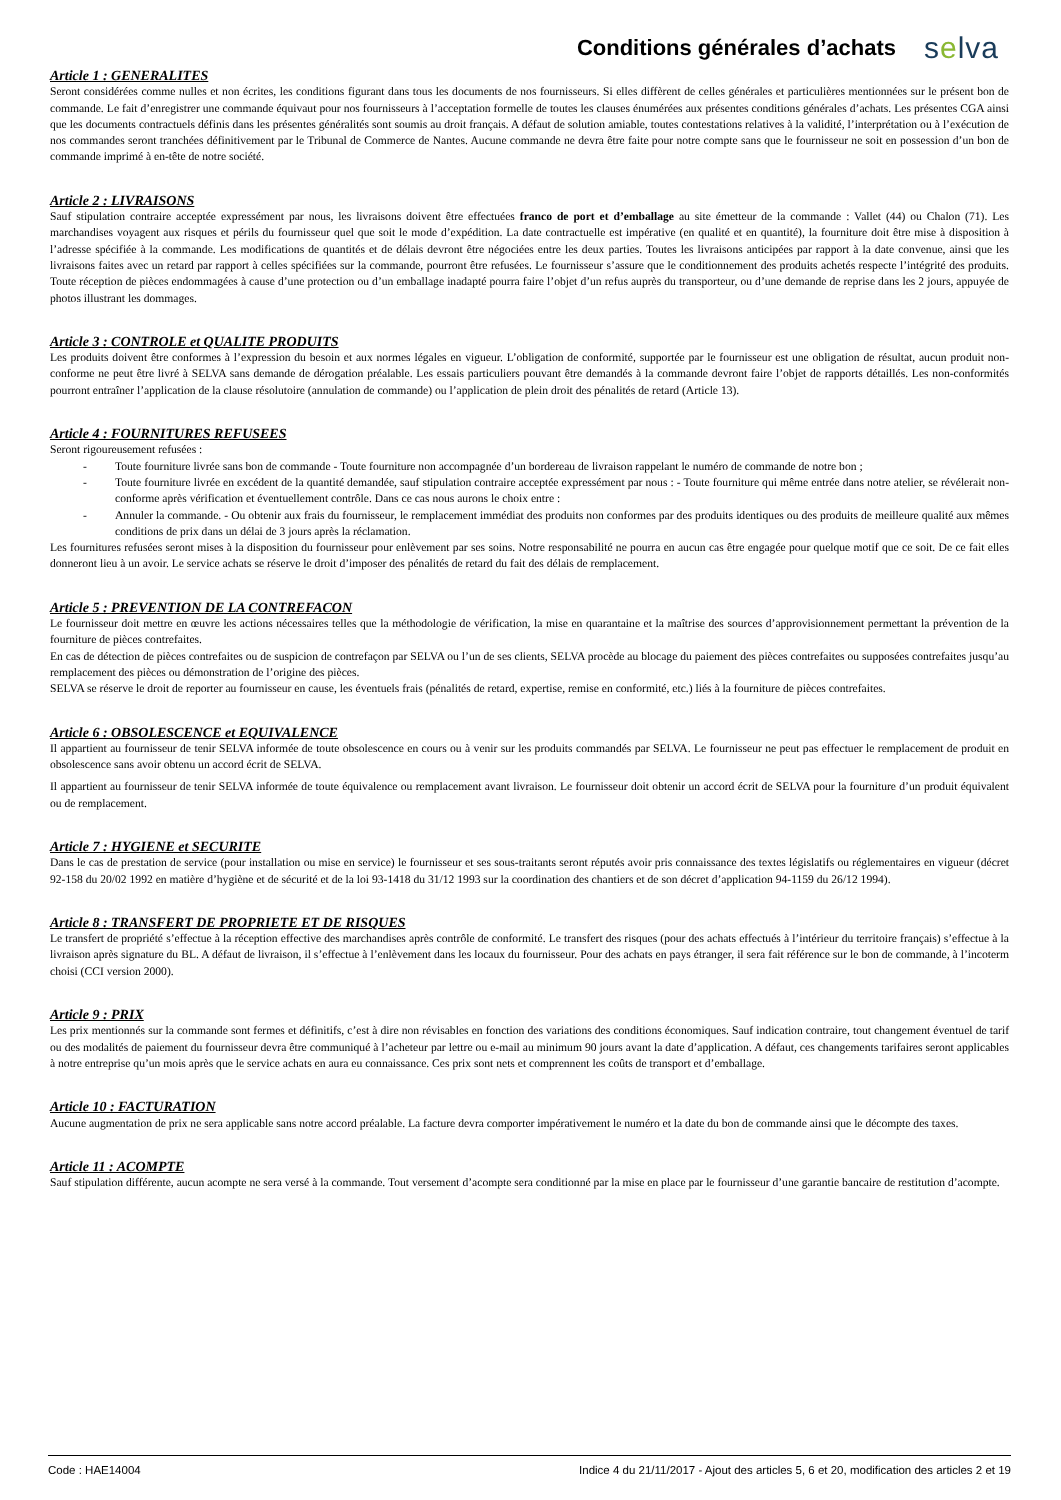Conditions générales d’achats
selva
Article 1 : GENERALITES
Seront considérées comme nulles et non écrites, les conditions figurant dans tous les documents de nos fournisseurs. Si elles diffèrent de celles générales et particulières mentionnées sur le présent bon de commande. Le fait d’enregistrer une commande équivaut pour nos fournisseurs à l’acceptation formelle de toutes les clauses énumérées aux présentes conditions générales d’achats. Les présentes CGA ainsi que les documents contractuels définis dans les présentes généralités sont soumis au droit français. A défaut de solution amiable, toutes contestations relatives à la validité, l’interprétation ou à l’exécution de nos commandes seront tranchées définitivement par le Tribunal de Commerce de Nantes. Aucune commande ne devra être faite pour notre compte sans que le fournisseur ne soit en possession d’un bon de commande imprimé à en-tête de notre société.
Article 2 : LIVRAISONS
Sauf stipulation contraire acceptée expressément par nous, les livraisons doivent être effectuées franco de port et d’emballage au site émetteur de la commande : Vallet (44) ou Chalon (71). Les marchandises voyagent aux risques et périls du fournisseur quel que soit le mode d’expédition. La date contractuelle est impérative (en qualité et en quantité), la fourniture doit être mise à disposition à l’adresse spécifiée à la commande. Les modifications de quantités et de délais devront être négociées entre les deux parties. Toutes les livraisons anticipées par rapport à la date convenue, ainsi que les livraisons faites avec un retard par rapport à celles spécifiées sur la commande, pourront être refusées. Le fournisseur s’assure que le conditionnement des produits achetés respecte l’intégrité des produits. Toute réception de pièces endommagées à cause d’une protection ou d’un emballage inadapté pourra faire l’objet d’un refus auprès du transporteur, ou d’une demande de reprise dans les 2 jours, appuyée de photos illustrant les dommages.
Article 3 : CONTROLE et QUALITE PRODUITS
Les produits doivent être conformes à l’expression du besoin et aux normes légales en vigueur. L’obligation de conformité, supportée par le fournisseur est une obligation de résultat, aucun produit non-conforme ne peut être livré à SELVA sans demande de dérogation préalable. Les essais particuliers pouvant être demandés à la commande devront faire l’objet de rapports détaillés. Les non-conformités pourront entraîner l’application de la clause résolutoire (annulation de commande) ou l’application de plein droit des pénalités de retard (Article 13).
Article 4 : FOURNITURES REFUSEES
Seront rigoureusement refusées :
- Toute fourniture livrée sans bon de commande - Toute fourniture non accompagnée d’un bordereau de livraison rappelant le numéro de commande de notre bon ;
- Toute fourniture livrée en excédent de la quantité demandée, sauf stipulation contraire acceptée expressément par nous : - Toute fourniture qui même entrée dans notre atelier, se révélerait non-conforme après vérification et éventuellement contrôle. Dans ce cas nous aurons le choix entre :
- Annuler la commande. - Ou obtenir aux frais du fournisseur, le remplacement immédiat des produits non conformes par des produits identiques ou des produits de meilleure qualité aux mêmes conditions de prix dans un délai de 3 jours après la réclamation.
Les fournitures refusées seront mises à la disposition du fournisseur pour enlèvement par ses soins. Notre responsabilité ne pourra en aucun cas être engagée pour quelque motif que ce soit. De ce fait elles donneront lieu à un avoir. Le service achats se réserve le droit d’imposer des pénalités de retard du fait des délais de remplacement.
Article 5 : PREVENTION DE LA CONTREFACON
Le fournisseur doit mettre en œuvre les actions nécessaires telles que la méthodologie de vérification, la mise en quarantaine et la maîtrise des sources d’approvisionnement permettant la prévention de la fourniture de pièces contrefaites.
En cas de détection de pièces contrefaites ou de suspicion de contrefaçon par SELVA ou l’un de ses clients, SELVA procède au blocage du paiement des pièces contrefaites ou supposées contrefaites jusqu’au remplacement des pièces ou démonstration de l’origine des pièces.
SELVA se réserve le droit de reporter au fournisseur en cause, les éventuels frais (pénalités de retard, expertise, remise en conformité, etc.) liés à la fourniture de pièces contrefaites.
Article 6 : OBSOLESCENCE et EQUIVALENCE
Il appartient au fournisseur de tenir SELVA informée de toute obsolescence en cours ou à venir sur les produits commandés par SELVA. Le fournisseur ne peut pas effectuer le remplacement de produit en obsolescence sans avoir obtenu un accord écrit de SELVA.
Il appartient au fournisseur de tenir SELVA informée de toute équivalence ou remplacement avant livraison. Le fournisseur doit obtenir un accord écrit de SELVA pour la fourniture d’un produit équivalent ou de remplacement.
Article 7 : HYGIENE et SECURITE
Dans le cas de prestation de service (pour installation ou mise en service) le fournisseur et ses sous-traitants seront réputés avoir pris connaissance des textes législatifs ou réglementaires en vigueur (décret 92-158 du 20/02 1992 en matière d’hygiène et de sécurité et de la loi 93-1418 du 31/12 1993 sur la coordination des chantiers et de son décret d’application 94-1159 du 26/12 1994).
Article 8 : TRANSFERT DE PROPRIETE ET DE RISQUES
Le transfert de propriété s’effectue à la réception effective des marchandises après contrôle de conformité. Le transfert des risques (pour des achats effectués à l’intérieur du territoire français) s’effectue à la livraison après signature du BL. A défaut de livraison, il s’effectue à l’enlèvement dans les locaux du fournisseur. Pour des achats en pays étranger, il sera fait référence sur le bon de commande, à l’incoterm choisi (CCI version 2000).
Article 9 : PRIX
Les prix mentionnés sur la commande sont fermes et définitifs, c’est à dire non révisables en fonction des variations des conditions économiques. Sauf indication contraire, tout changement éventuel de tarif ou des modalités de paiement du fournisseur devra être communiqué à l’acheteur par lettre ou e-mail au minimum 90 jours avant la date d’application. A défaut, ces changements tarifaires seront applicables à notre entreprise qu’un mois après que le service achats en aura eu connaissance. Ces prix sont nets et comprennent les coûts de transport et d’emballage.
Article 10 : FACTURATION
Aucune augmentation de prix ne sera applicable sans notre accord préalable. La facture devra comporter impérativement le numéro et la date du bon de commande ainsi que le décompte des taxes.
Article 11 : ACOMPTE
Sauf stipulation différente, aucun acompte ne sera versé à la commande. Tout versement d’acompte sera conditionné par la mise en place par le fournisseur d’une garantie bancaire de restitution d’acompte.
Code : HAE14004 Indice 4 du 21/11/2017 - Ajout des articles 5, 6 et 20, modification des articles 2 et 19